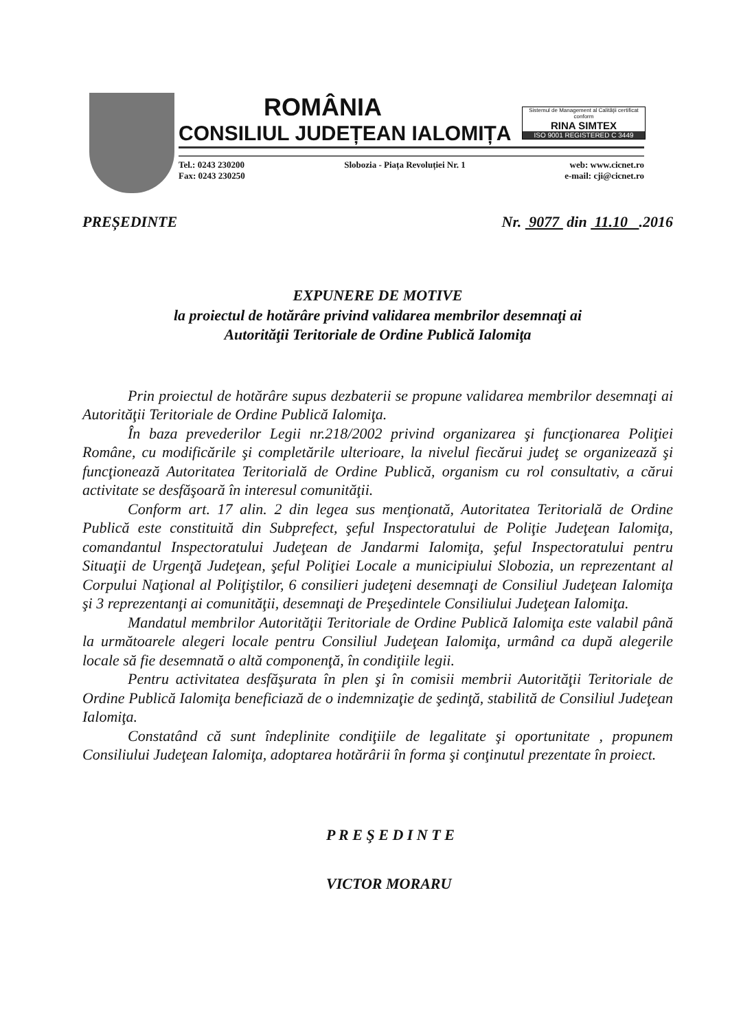ROMÂNIA
CONSILIUL JUDEȚEAN IALOMIȚA
Sistemul de Management al Calităţii certificat conform
RINA SIMTEX
ISO 9001 REGISTERED C 3449
Tel.: 0243 230200
Fax: 0243 230250
Slobozia - Piața Revoluției Nr. 1
web: www.cicnet.ro
e-mail: cji@cicnet.ro
PREȘEDINTE Nr. 9077 din 11.10 .2016
EXPUNERE DE MOTIVE
la proiectul de hotărâre privind validarea membrilor desemnaţi ai
Autorităţii Teritoriale de Ordine Publică Ialomiţa
Prin proiectul de hotărâre supus dezbaterii se propune validarea membrilor desemnaţi ai Autorităţii Teritoriale de Ordine Publică Ialomiţa.
În baza prevederilor Legii nr.218/2002 privind organizarea şi funcţionarea Poliţiei Române, cu modificările şi completările ulterioare, la nivelul fiecărui judeţ se organizează şi funcţionează Autoritatea Teritorială de Ordine Publică, organism cu rol consultativ, a cărui activitate se desfăşoară în interesul comunităţii.
Conform art. 17 alin. 2 din legea sus menţionată, Autoritatea Teritorială de Ordine Publică este constituită din Subprefect, şeful Inspectoratului de Poliţie Judeţean Ialomiţa, comandantul Inspectoratului Judeţean de Jandarmi Ialomiţa, şeful Inspectoratului pentru Situaţii de Urgenţă Judeţean, şeful Poliţiei Locale a municipiului Slobozia, un reprezentant al Corpului Naţional al Poliţiştilor, 6 consilieri judeţeni desemnaţi de Consiliul Judeţean Ialomiţa şi 3 reprezentanţi ai comunităţii, desemnaţi de Preşedintele Consiliului Judeţean Ialomiţa.
Mandatul membrilor Autorităţii Teritoriale de Ordine Publică Ialomiţa este valabil până la următoarele alegeri locale pentru Consiliul Judeţean Ialomiţa, urmând ca după alegerile locale să fie desemnată o altă componenţă, în condiţiile legii.
Pentru activitatea desfăşurata în plen şi în comisii membrii Autorităţii Teritoriale de Ordine Publică Ialomiţa beneficiază de o indemnizaţie de şedinţă, stabilită de Consiliul Judeţean Ialomiţa.
Constatând că sunt îndeplinite condiţiile de legalitate şi oportunitate , propunem Consiliului Judeţean Ialomiţa, adoptarea hotărârii în forma şi conţinutul prezentate în proiect.
P R E Ş E D I N T E
VICTOR MORARU